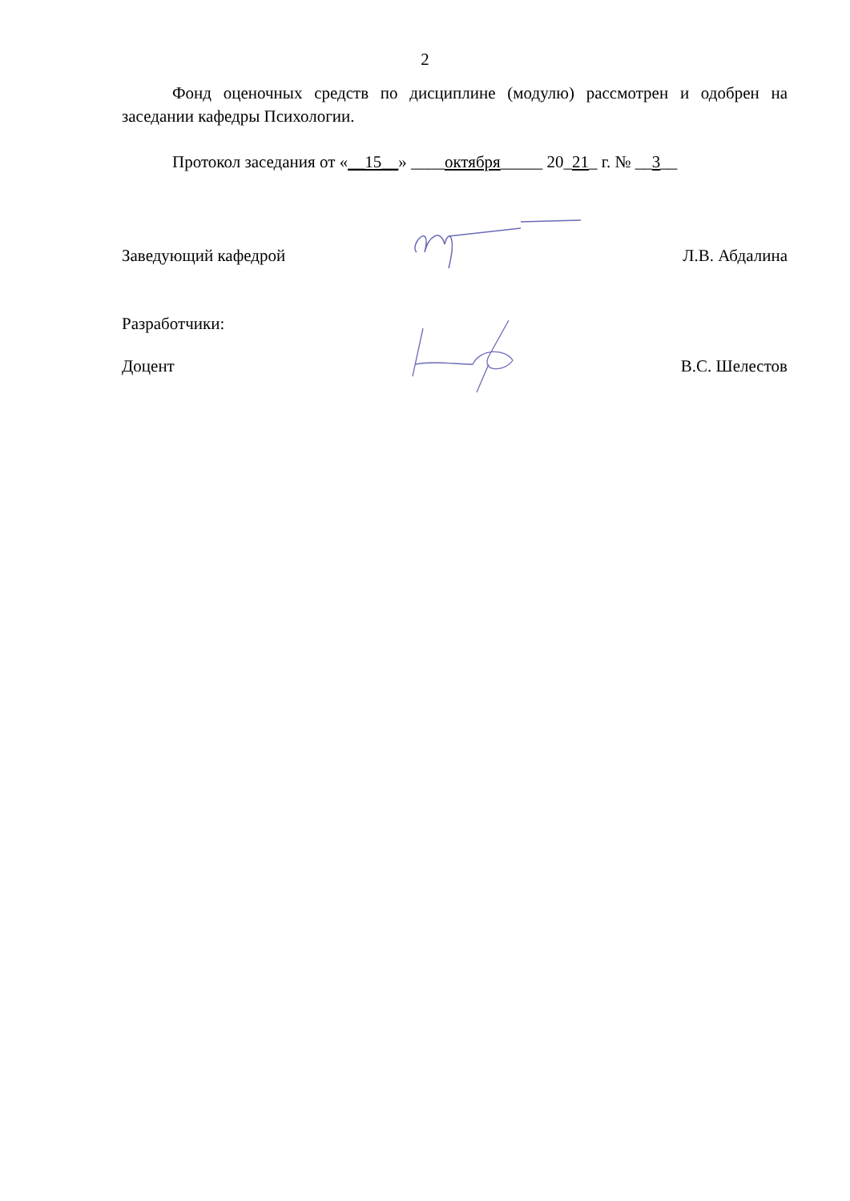2
Фонд оценочных средств по дисциплине (модулю) рассмотрен и одобрен на заседании кафедры Психологии.
Протокол заседания от «__15__» ____октября_____ 20_21_ г. № __3__
Заведующий кафедрой Л.В. Абдалина
Разработчики:
Доцент В.С. Шелестов